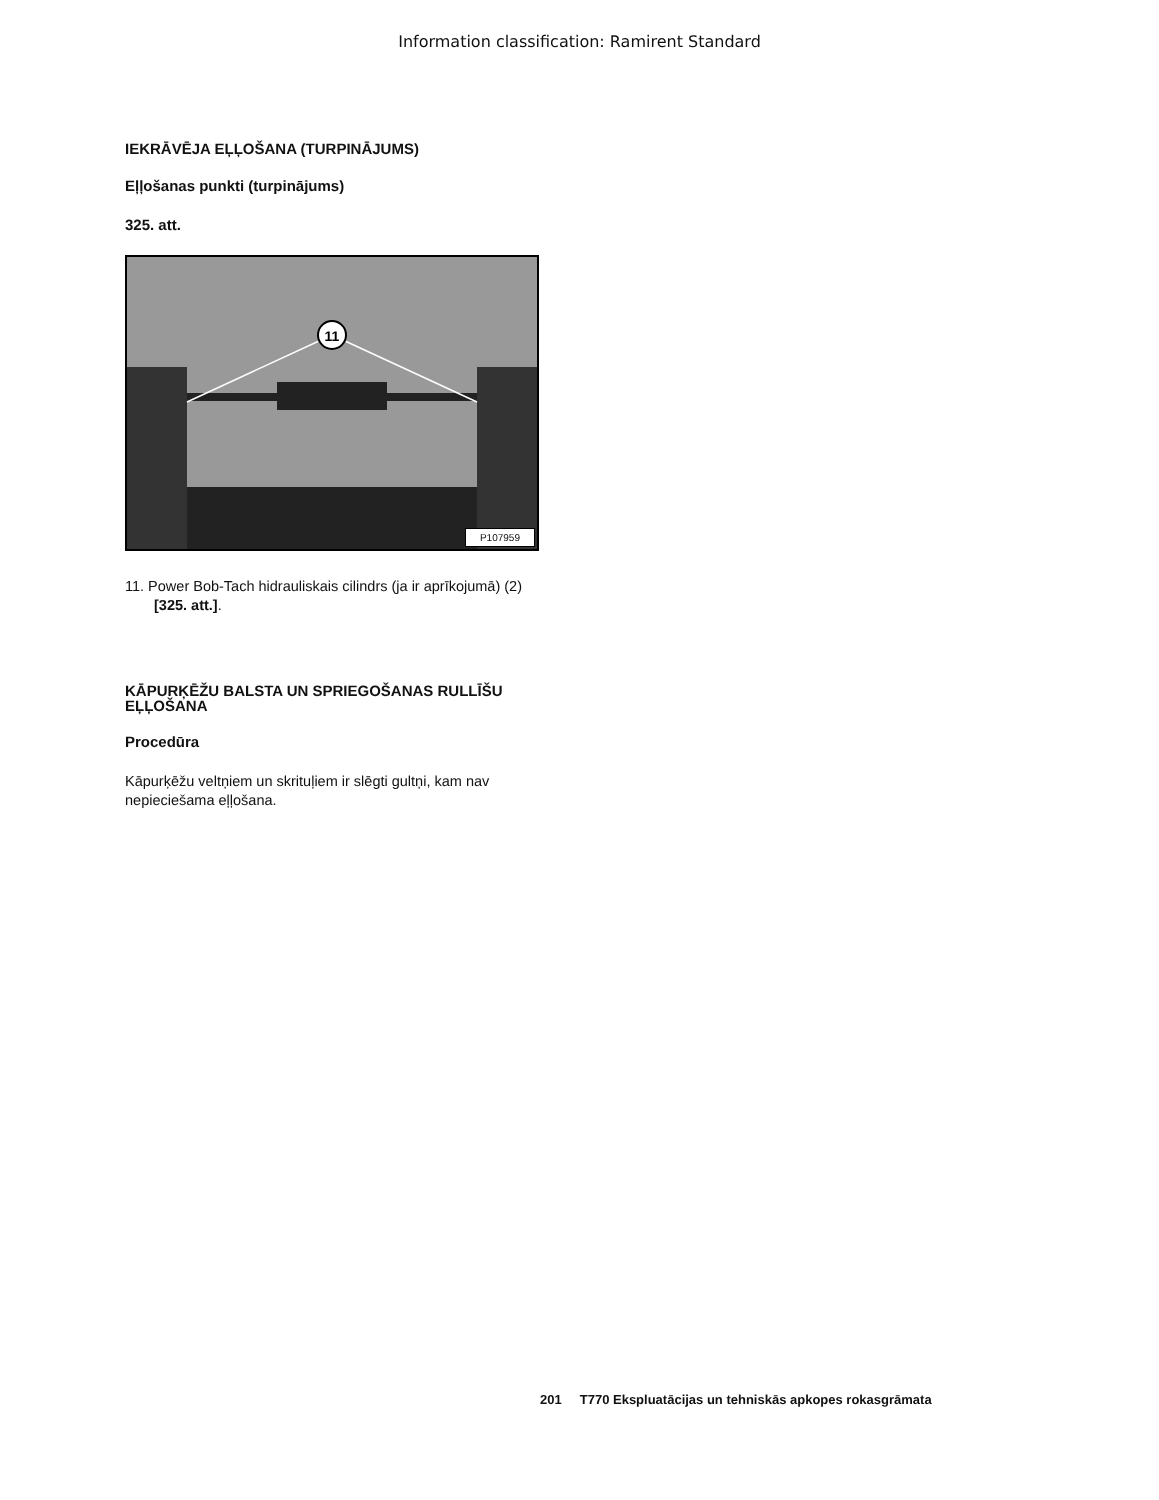Information classification: Ramirent Standard
IEKRĀVĒJA EĻĻOŠANA (TURPINĀJUMS)
Eļļošanas punkti (turpinājums)
325. att.
11
P107959
11. Power Bob-Tach hidrauliskais cilindrs (ja ir aprīkojumā) (2) [325. att.].
KĀPURĶĒŽU BALSTA UN SPRIEGOŠANAS RULLĪŠU EĻĻOŠANA
Procedūra
Kāpurķēžu veltņiem un skrituļiem ir slēgti gultņi, kam nav nepieciešama eļļošana.
201 T770 Ekspluatācijas un tehniskās apkopes rokasgrāmata